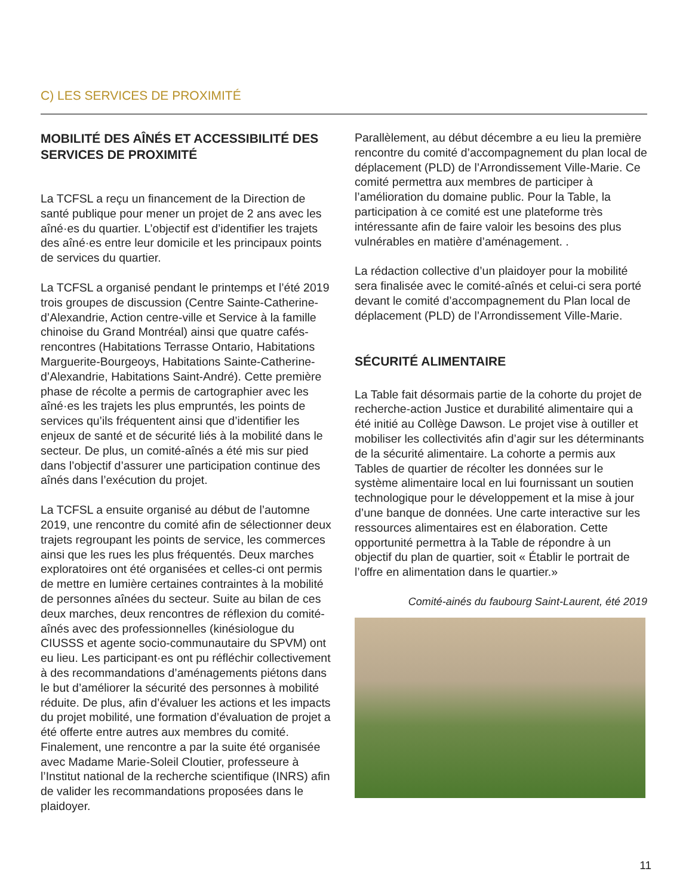C) LES SERVICES DE PROXIMITÉ
MOBILITÉ DES AÎNÉS ET ACCESSIBILITÉ DES SERVICES DE PROXIMITÉ
La TCFSL a reçu un financement de la Direction de santé publique pour mener un projet de 2 ans avec les aîné·es du quartier. L’objectif est d’identifier les trajets des aîné·es entre leur domicile et les principaux points de services du quartier.
La TCFSL a organisé pendant le printemps et l’été 2019 trois groupes de discussion (Centre Sainte-Catherine-d’Alexandrie, Action centre-ville et Service à la famille chinoise du Grand Montréal) ainsi que quatre cafés-rencontres (Habitations Terrasse Ontario, Habitations Marguerite-Bourgeoys, Habitations Sainte-Catherine-d’Alexandrie, Habitations Saint-André). Cette première phase de récolte a permis de cartographier avec les aîné·es les trajets les plus empruntés, les points de services qu’ils fréquentent ainsi que d’identifier les enjeux de santé et de sécurité liés à la mobilité dans le secteur. De plus, un comité-aînés a été mis sur pied dans l’objectif d’assurer une participation continue des aînés dans l’exécution du projet.
La TCFSL a ensuite organisé au début de l’automne 2019, une rencontre du comité afin de sélectionner deux trajets regroupant les points de service, les commerces ainsi que les rues les plus fréquentés. Deux marches exploratoires ont été organisées et celles-ci ont permis de mettre en lumière certaines contraintes à la mobilité de personnes aînées du secteur. Suite au bilan de ces deux marches, deux rencontres de réflexion du comité-aînés avec des professionnelles (kinésiologue du CIUSSS et agente socio-communautaire du SPVM) ont eu lieu. Les participant·es ont pu réfléchir collectivement à des recommandations d’aménagements piétons dans le but d’améliorer la sécurité des personnes à mobilité réduite. De plus, afin d’évaluer les actions et les impacts du projet mobilité, une formation d’évaluation de projet a été offerte entre autres aux membres du comité. Finalement, une rencontre a par la suite été organisée avec Madame Marie-Soleil Cloutier, professeure à l’Institut national de la recherche scientifique (INRS) afin de valider les recommandations proposées dans le plaidoyer.
Parallèlement, au début décembre a eu lieu la première rencontre du comité d’accompagnement du plan local de déplacement (PLD) de l’Arrondissement Ville-Marie. Ce comité permettra aux membres de participer à l’amélioration du domaine public. Pour la Table, la participation à ce comité est une plateforme très intéressante afin de faire valoir les besoins des plus vulnérables en matière d’aménagement. .
La rédaction collective d’un plaidoyer pour la mobilité sera finalisée avec le comité-aînés et celui-ci sera porté devant le comité d’accompagnement du Plan local de déplacement (PLD) de l’Arrondissement Ville-Marie.
SÉCURITÉ ALIMENTAIRE
La Table fait désormais partie de la cohorte du projet de recherche-action Justice et durabilité alimentaire qui a été initié au Collège Dawson. Le projet vise à outiller et mobiliser les collectivités afin d’agir sur les déterminants de la sécurité alimentaire. La cohorte a permis aux Tables de quartier de récolter les données sur le système alimentaire local en lui fournissant un soutien technologique pour le développement et la mise à jour d’une banque de données. Une carte interactive sur les ressources alimentaires est en élaboration. Cette opportunité permettra à la Table de répondre à un objectif du plan de quartier, soit « Établir le portrait de l’offre en alimentation dans le quartier.»
Comité-ainés du faubourg Saint-Laurent, été 2019
11